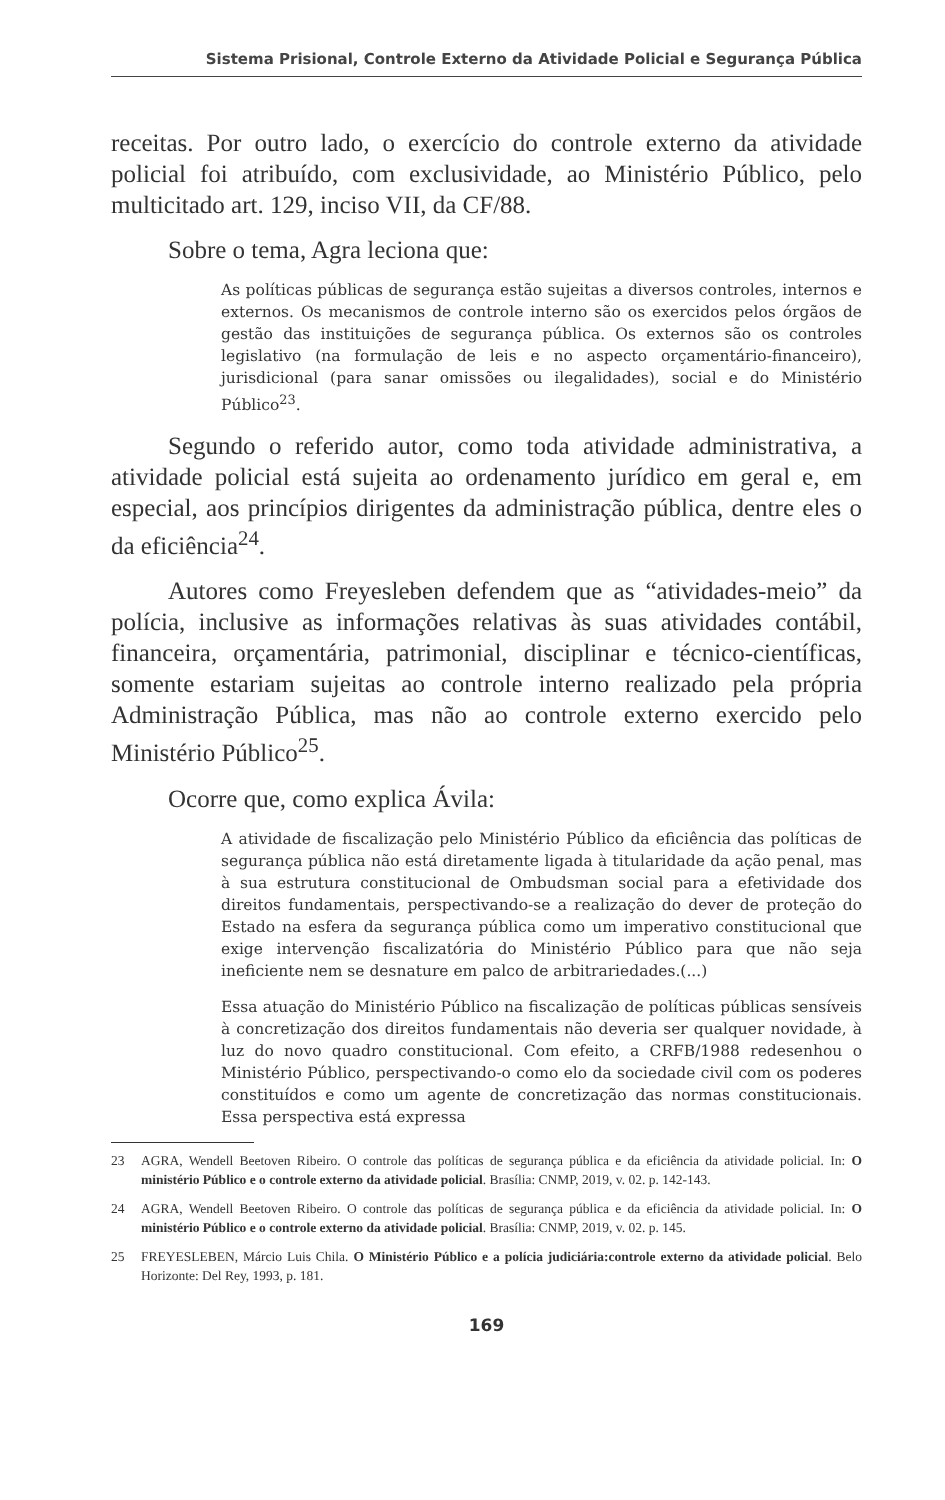Sistema Prisional, Controle Externo da Atividade Policial e Segurança Pública
receitas. Por outro lado, o exercício do controle externo da atividade policial foi atribuído, com exclusividade, ao Ministério Público, pelo multicitado art. 129, inciso VII, da CF/88.
Sobre o tema, Agra leciona que:
As políticas públicas de segurança estão sujeitas a diversos controles, internos e externos. Os mecanismos de controle interno são os exercidos pelos órgãos de gestão das instituições de segurança pública. Os externos são os controles legislativo (na formulação de leis e no aspecto orçamentário-financeiro), jurisdicional (para sanar omissões ou ilegalidades), social e do Ministério Público<sup>23</sup>.
Segundo o referido autor, como toda atividade administrativa, a atividade policial está sujeita ao ordenamento jurídico em geral e, em especial, aos princípios dirigentes da administração pública, dentre eles o da eficiência<sup>24</sup>.
Autores como Freyesleben defendem que as “atividades-meio” da polícia, inclusive as informações relativas às suas atividades contábil, financeira, orçamentária, patrimonial, disciplinar e técnico-científicas, somente estariam sujeitas ao controle interno realizado pela própria Administração Pública, mas não ao controle externo exercido pelo Ministério Público<sup>25</sup>.
Ocorre que, como explica Ávila:
A atividade de fiscalização pelo Ministério Público da eficiência das políticas de segurança pública não está diretamente ligada à titularidade da ação penal, mas à sua estrutura constitucional de Ombudsman social para a efetividade dos direitos fundamentais, perspectivando-se a realização do dever de proteção do Estado na esfera da segurança pública como um imperativo constitucional que exige intervenção fiscalizatória do Ministério Público para que não seja ineficiente nem se desnature em palco de arbitrariedades.(...)
Essa atuação do Ministério Público na fiscalização de políticas públicas sensíveis à concretização dos direitos fundamentais não deveria ser qualquer novidade, à luz do novo quadro constitucional. Com efeito, a CRFB/1988 redesenhou o Ministério Público, perspectivando-o como elo da sociedade civil com os poderes constituídos e como um agente de concretização das normas constitucionais. Essa perspectiva está expressa
23 AGRA, Wendell Beetoven Ribeiro. O controle das políticas de segurança pública e da eficiência da atividade policial. In: O ministério Público e o controle externo da atividade policial. Brasília: CNMP, 2019, v. 02. p. 142-143.
24 AGRA, Wendell Beetoven Ribeiro. O controle das políticas de segurança pública e da eficiência da atividade policial. In: O ministério Público e o controle externo da atividade policial. Brasília: CNMP, 2019, v. 02. p. 145.
25 FREYESLEBEN, Márcio Luis Chila. O Ministério Público e a polícia judiciária:controle externo da atividade policial. Belo Horizonte: Del Rey, 1993, p. 181.
169